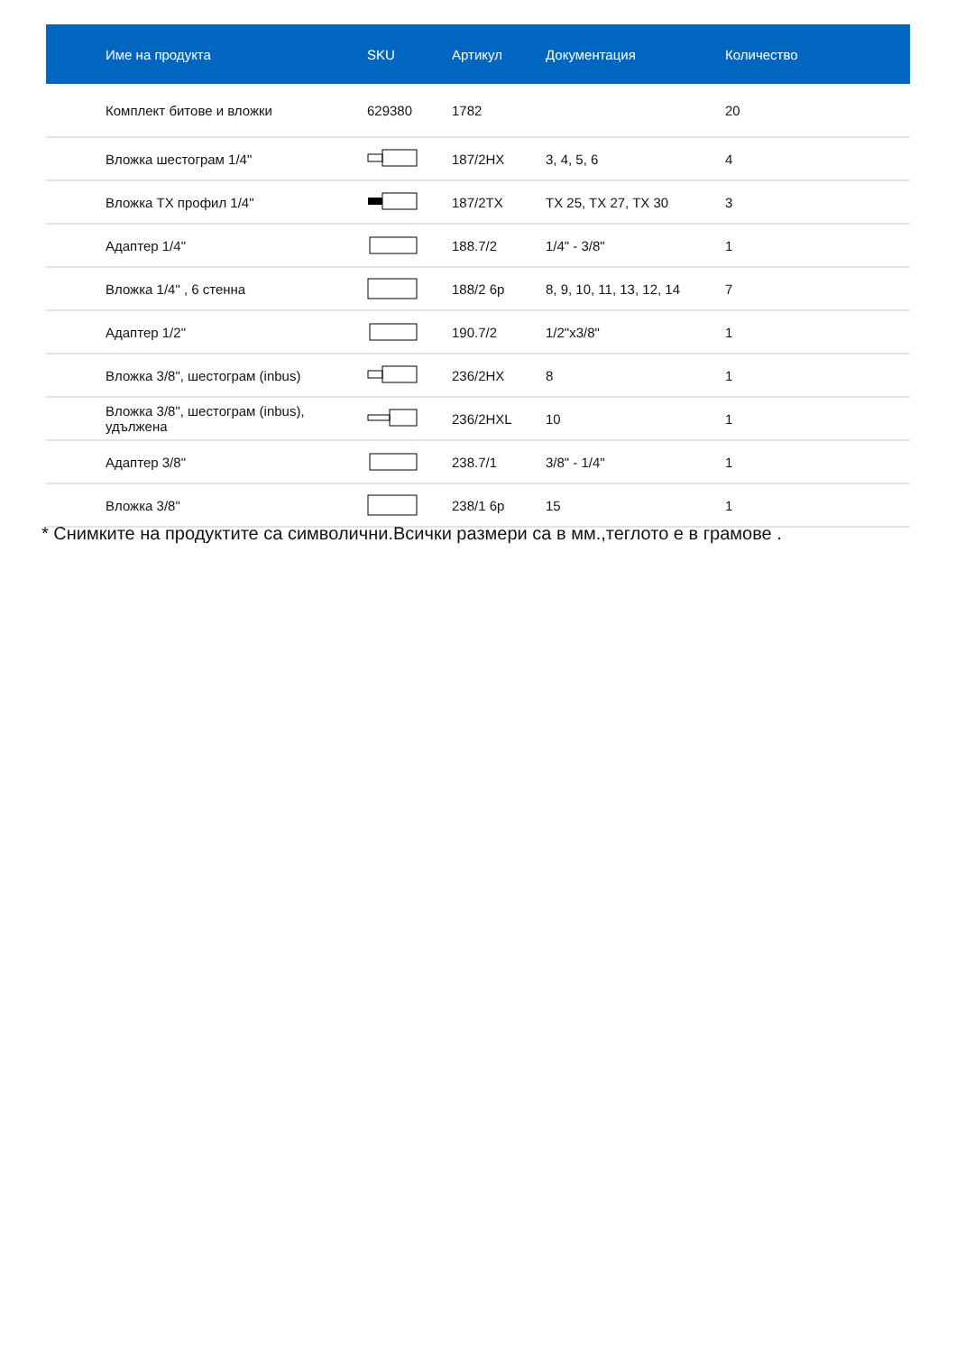| Име на продукта | SKU | Артикул | Документация | Количество |
| --- | --- | --- | --- | --- |
| Комплект битове и вложки | 629380 | 1782 | | 20 |
| Вложка шестограм 1/4" | | 187/2HX | 3, 4, 5, 6 | 4 |
| Вложка TX профил 1/4" | | 187/2TX | TX 25, TX 27, TX 30 | 3 |
| Адаптер 1/4" | | 188.7/2 | 1/4" - 3/8" | 1 |
| Вложка 1/4" , 6 стенна | | 188/2 6p | 8, 9, 10, 11, 13, 12, 14 | 7 |
| Адаптер 1/2" | | 190.7/2 | 1/2"x3/8" | 1 |
| Вложка 3/8", шестограм (inbus) | | 236/2HX | 8 | 1 |
| Вложка 3/8", шестограм (inbus), удължена | | 236/2HXL | 10 | 1 |
| Адаптер 3/8" | | 238.7/1 | 3/8" - 1/4" | 1 |
| Вложка 3/8" | | 238/1 6p | 15 | 1 |
* Снимките на продуктите са символични.Всички размери са в мм.,теглото е в грамове .